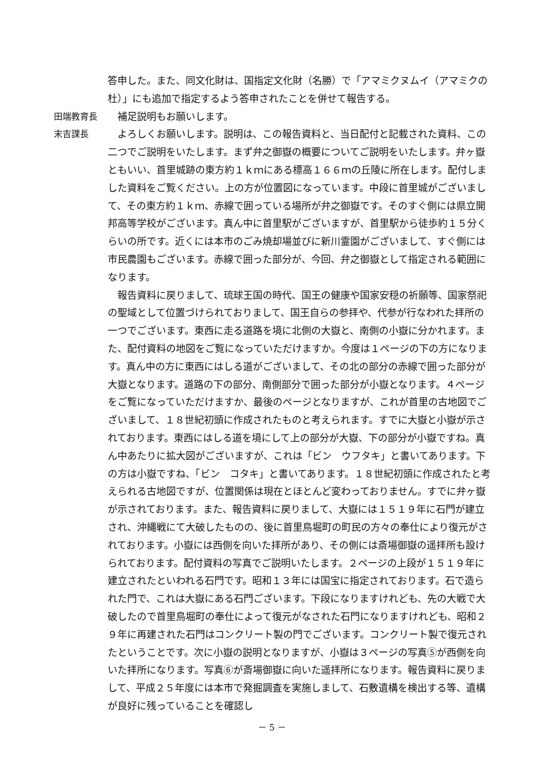答申した。また、同文化財は、国指定文化財（名勝）で「アマミクヌムイ（アマミクの杜）」にも追加で指定するよう答申されたことを併せて報告する。
田端教育長 補足説明もお願いします。
末吉課長 よろしくお願いします。説明は、この報告資料と、当日配付と記載された資料、この二つでご説明をいたします。まず弁之御嶽の概要についてご説明をいたします。弁ヶ嶽ともいい、首里城跡の東方約１ｋｍにある標高１６６ｍの丘陵に所在します。配付しました資料をご覧ください。上の方が位置図になっています。中段に首里城がございまして、その東方約１ｋｍ、赤線で囲っている場所が弁之御嶽です。そのすぐ側には県立開邦高等学校がございます。真ん中に首里駅がございますが、首里駅から徒歩約１５分くらいの所です。近くには本市のごみ焼却場並びに新川霊園がございまして、すぐ側には市民農園もございます。赤線で囲った部分が、今回、弁之御嶽として指定される範囲になります。
報告資料に戻りまして、琉球王国の時代、国王の健康や国家安穏の祈願等、国家祭祀の聖域として位置づけられておりまして、国王自らの参拝や、代参が行なわれた拝所の一つでございます。東西に走る道路を境に北側の大嶽と、南側の小嶽に分かれます。また、配付資料の地図をご覧になっていただけますか。今度は１ページの下の方になります。真ん中の方に東西にはしる道がございまして、その北の部分の赤線で囲った部分が大嶽となります。道路の下の部分、南側部分で囲った部分が小嶽となります。４ページをご覧になっていただけますか、最後のページとなりますが、これが首里の古地図でございまして、１８世紀初頭に作成されたものと考えられます。すでに大嶽と小嶽が示されております。東西にはしる道を境にして上の部分が大嶽、下の部分が小嶽ですね。真ん中あたりに拡大図がございますが、これは「ビン　ウフタキ」と書いてあります。下の方は小嶽ですね、「ビン　コタキ」と書いてあります。１８世紀初頭に作成されたと考えられる古地図ですが、位置関係は現在とほとんど変わっておりません。すでに弁ヶ嶽が示されております。また、報告資料に戻りまして、大嶽には１５１９年に石門が建立され、沖縄戦にて大破したものの、後に首里鳥堀町の町民の方々の奉仕により復元がされております。小嶽には西側を向いた拝所があり、その側には斎場御嶽の遥拝所も設けられております。配付資料の写真でご説明いたします。２ページの上段が１５１９年に建立されたといわれる石門です。昭和１３年には国宝に指定されております。石で造られた門で、これは大嶽にある石門ございます。下段になりますけれども、先の大戦で大破したので首里鳥堀町の奉仕によって復元がなされた石門になりますけれども、昭和２９年に再建された石門はコンクリート製の門でございます。コンクリート製で復元されたということです。次に小嶽の説明となりますが、小嶽は３ページの写真⑤が西側を向いた拝所になります。写真⑥が斎場御嶽に向いた遥拝所になります。報告資料に戻りまして、平成２５年度には本市で発掘調査を実施しまして、石敷遺構を検出する等、遺構が良好に残っていることを確認し
－ 5 －